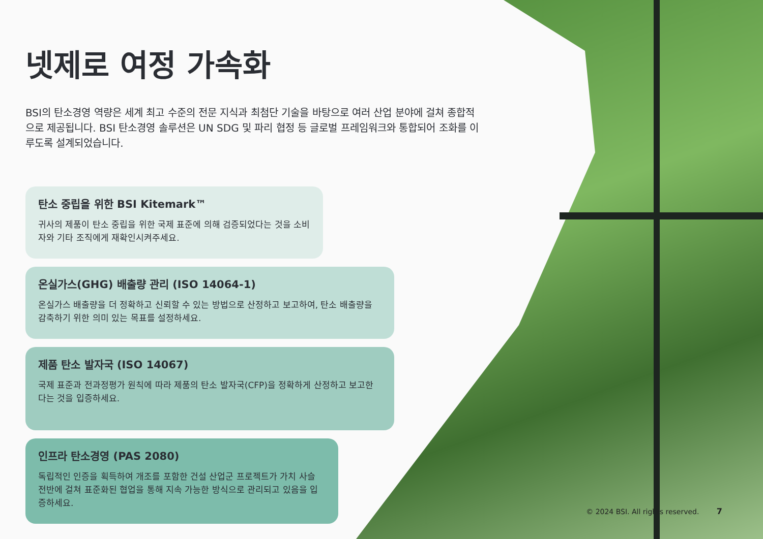넷제로 여정 가속화
BSI의 탄소경영 역량은 세계 최고 수준의 전문 지식과 최첨단 기술을 바탕으로 여러 산업 분야에 걸쳐 종합적으로 제공됩니다. BSI 탄소경영 솔루션은 UN SDG 및 파리 협정 등 글로벌 프레임워크와 통합되어 조화를 이루도록 설계되었습니다.
탄소 중립을 위한 BSI Kitemark™
귀사의 제품이 탄소 중립을 위한 국제 표준에 의해 검증되었다는 것을 소비자와 기타 조직에게 재확인시켜주세요.
온실가스(GHG) 배출량 관리 (ISO 14064-1)
온실가스 배출량을 더 정확하고 신뢰할 수 있는 방법으로 산정하고 보고하여, 탄소 배출량을 감축하기 위한 의미 있는 목표를 설정하세요.
제품 탄소 발자국 (ISO 14067)
국제 표준과 전과정평가 원칙에 따라 제품의 탄소 발자국(CFP)을 정확하게 산정하고 보고한다는 것을 입증하세요.
인프라 탄소경영 (PAS 2080)
독립적인 인증을 획득하여 개조를 포함한 건설 산업군 프로젝트가 가치 사슬 전반에 걸쳐 표준화된 협업을 통해 지속 가능한 방식으로 관리되고 있음을 입증하세요.
© 2024 BSI. All rights reserved. 7